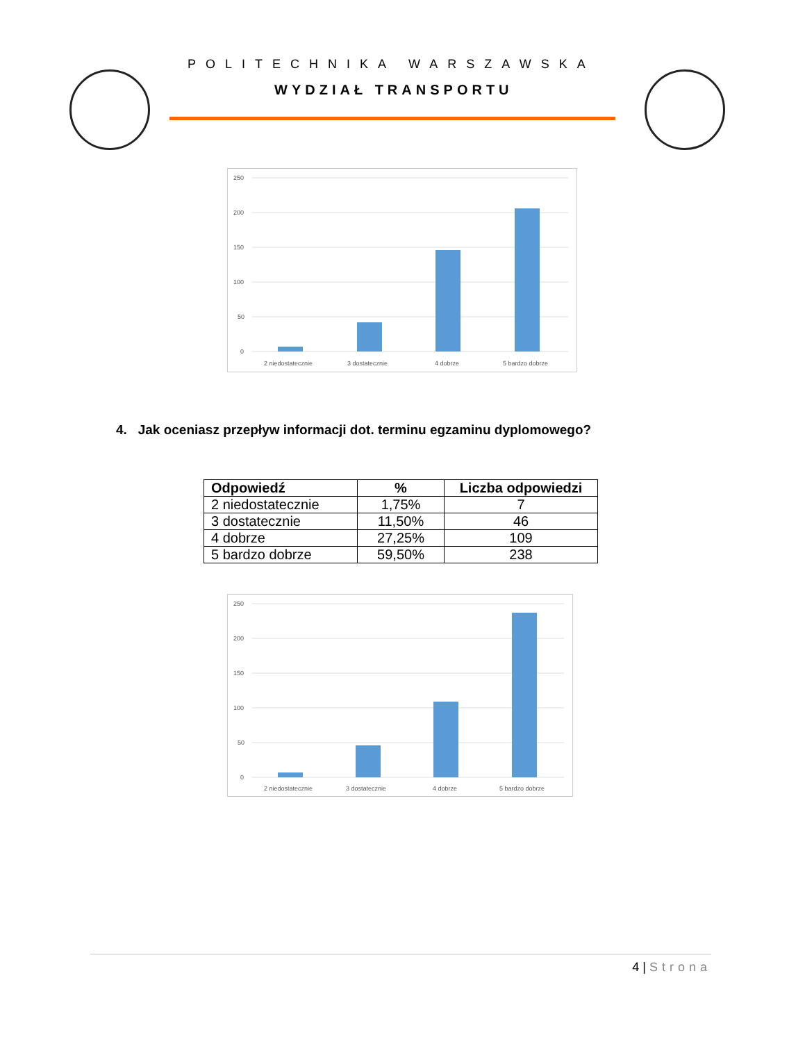POLITECHNIKA WARSZAWSKA
WYDZIAŁ TRANSPORTU
250
200
150
100
50
0
2 niedostatecznie
3 dostatecznie
4 dobrze
5 bardzo dobrze
4. Jak oceniasz przepływ informacji dot. terminu egzaminu dyplomowego?
| Odpowiedź | % | Liczba odpowiedzi |
| --- | --- | --- |
| 2 niedostatecznie | 1,75% | 7 |
| 3 dostatecznie | 11,50% | 46 |
| 4 dobrze | 27,25% | 109 |
| 5 bardzo dobrze | 59,50% | 238 |
250
200
150
100
50
0
2 niedostatecznie
3 dostatecznie
4 dobrze
5 bardzo dobrze
4 | Strona